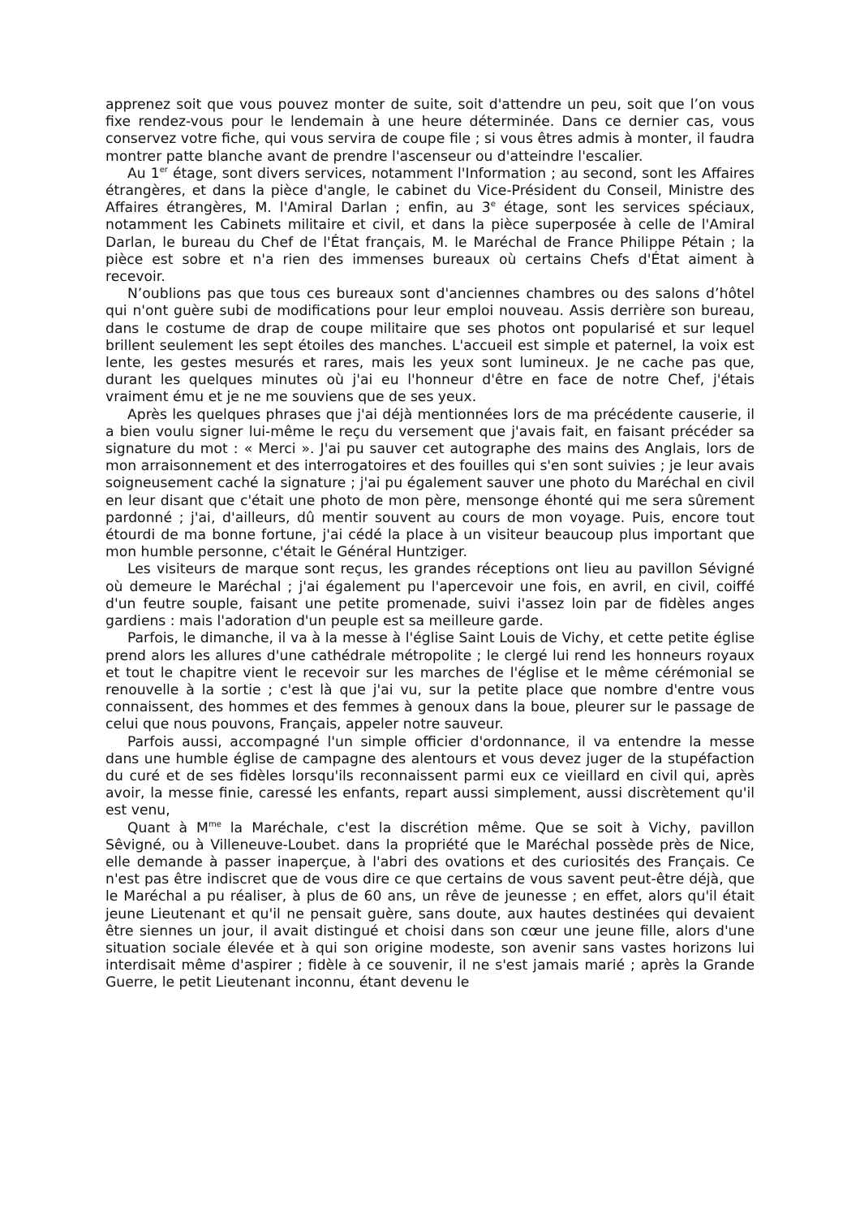apprenez soit que vous pouvez monter de suite, soit d'attendre un peu, soit que l’on vous fixe rendez-vous pour le lendemain à une heure déterminée. Dans ce dernier cas, vous conservez votre fiche, qui vous servira de coupe file ; si vous êtres admis à monter, il faudra montrer patte blanche avant de prendre l'ascenseur ou d'atteindre l'escalier.
Au 1<sup>er</sup> étage, sont divers services, notamment l'Information ; au second, sont les Affaires étrangères, et dans la pièce d'angle, le cabinet du Vice-Président du Conseil, Ministre des Affaires étrangères, M. l'Amiral Darlan ; enfin, au 3<sup>e</sup> étage, sont les services spéciaux, notamment les Cabinets militaire et civil, et dans la pièce superposée à celle de l'Amiral Darlan, le bureau du Chef de l'État français, M. le Maréchal de France Philippe Pétain ; la pièce est sobre et n'a rien des immenses bureaux où certains Chefs d'État aiment à recevoir.
N’oublions pas que tous ces bureaux sont d'anciennes chambres ou des salons d’hôtel qui n'ont guère subi de modifications pour leur emploi nouveau. Assis derrière son bureau, dans le costume de drap de coupe militaire que ses photos ont popularisé et sur lequel brillent seulement les sept étoiles des manches. L'accueil est simple et paternel, la voix est lente, les gestes mesurés et rares, mais les yeux sont lumineux. Je ne cache pas que, durant les quelques minutes où j'ai eu l'honneur d'être en face de notre Chef, j'étais vraiment ému et je ne me souviens que de ses yeux.
Après les quelques phrases que j'ai déjà mentionnées lors de ma précédente causerie, il a bien voulu signer lui-même le reçu du versement que j'avais fait, en faisant précéder sa signature du mot : « Merci ». J'ai pu sauver cet autographe des mains des Anglais, lors de mon arraisonnement et des interrogatoires et des fouilles qui s'en sont suivies ; je leur avais soigneusement caché la signature ; j'ai pu également sauver une photo du Maréchal en civil en leur disant que c'était une photo de mon père, mensonge éhonté qui me sera sûrement pardonné ; j'ai, d'ailleurs, dû mentir souvent au cours de mon voyage. Puis, encore tout étourdi de ma bonne fortune, j'ai cédé la place à un visiteur beaucoup plus important que mon humble personne, c'était le Général Huntziger.
Les visiteurs de marque sont reçus, les grandes réceptions ont lieu au pavillon Sévigné où demeure le Maréchal ; j'ai également pu l'apercevoir une fois, en avril, en civil, coiffé d'un feutre souple, faisant une petite promenade, suivi i'assez loin par de fidèles anges gardiens : mais l'adoration d'un peuple est sa meilleure garde.
Parfois, le dimanche, il va à la messe à l'église Saint Louis de Vichy, et cette petite église prend alors les allures d'une cathédrale métropolite ; le clergé lui rend les honneurs royaux et tout le chapitre vient le recevoir sur les marches de l'église et le même cérémonial se renouvelle à la sortie ; c'est là que j'ai vu, sur la petite place que nombre d'entre vous connaissent, des hommes et des femmes à genoux dans la boue, pleurer sur le passage de celui que nous pouvons, Français, appeler notre sauveur.
Parfois aussi, accompagné l'un simple officier d'ordonnance, il va entendre la messe dans une humble église de campagne des alentours et vous devez juger de la stupéfaction du curé et de ses fidèles lorsqu'ils reconnaissent parmi eux ce vieillard en civil qui, après avoir, la messe finie, caressé les enfants, repart aussi simplement, aussi discrètement qu'il est venu,
Quant à M<sup>me</sup> la Maréchale, c'est la discrétion même. Que se soit à Vichy, pavillon Sêvigné, ou à Villeneuve-Loubet. dans la propriété que le Maréchal possède près de Nice, elle demande à passer inaperçue, à l'abri des ovations et des curiosités des Français. Ce n'est pas être indiscret que de vous dire ce que certains de vous savent peut-être déjà, que le Maréchal a pu réaliser, à plus de 60 ans, un rêve de jeunesse ; en effet, alors qu'il était jeune Lieutenant et qu'il ne pensait guère, sans doute, aux hautes destinées qui devaient être siennes un jour, il avait distingué et choisi dans son cœur une jeune fille, alors d'une situation sociale élevée et à qui son origine modeste, son avenir sans vastes horizons lui interdisait même d'aspirer ; fidèle à ce souvenir, il ne s'est jamais marié ; après la Grande Guerre, le petit Lieutenant inconnu, étant devenu le